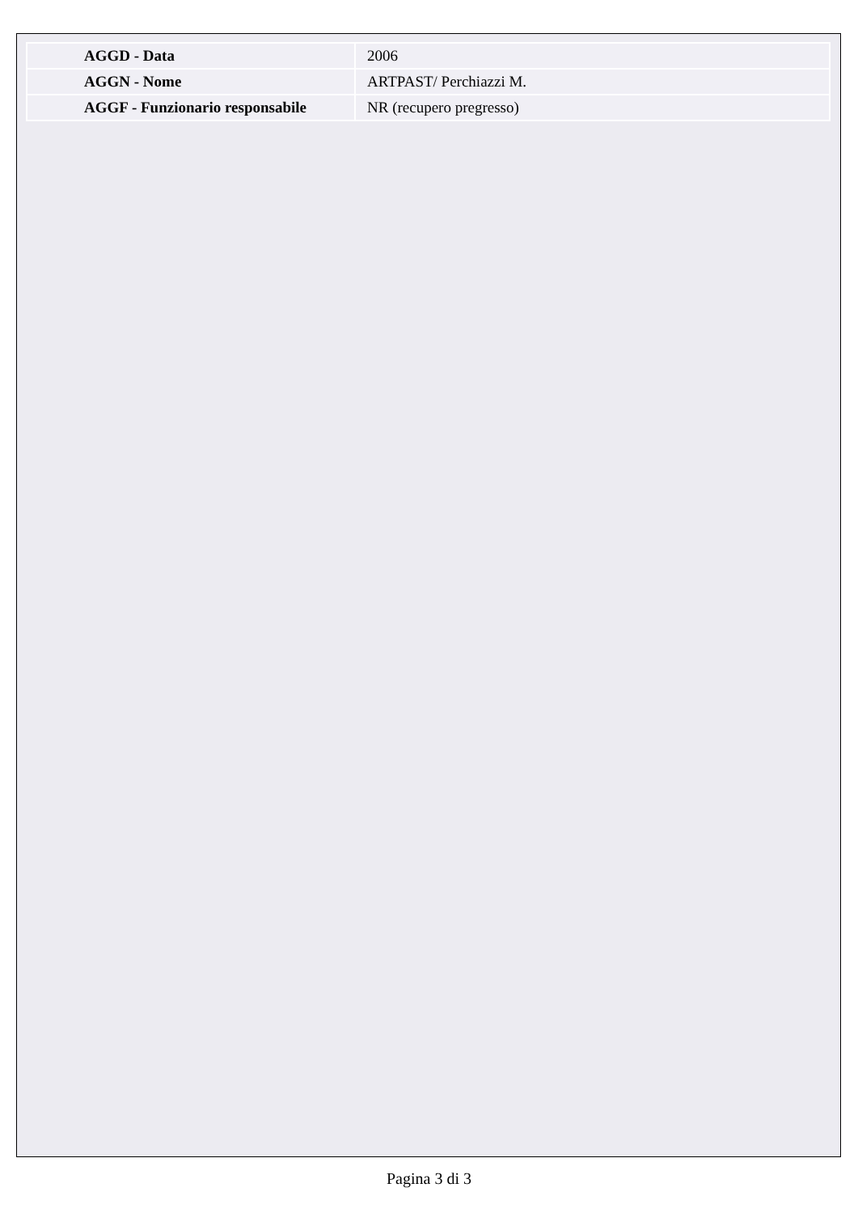| AGGD - Data | 2006 |
| AGGN - Nome | ARTPAST/ Perchiazzi M. |
| AGGF - Funzionario responsabile | NR (recupero pregresso) |
Pagina 3 di 3